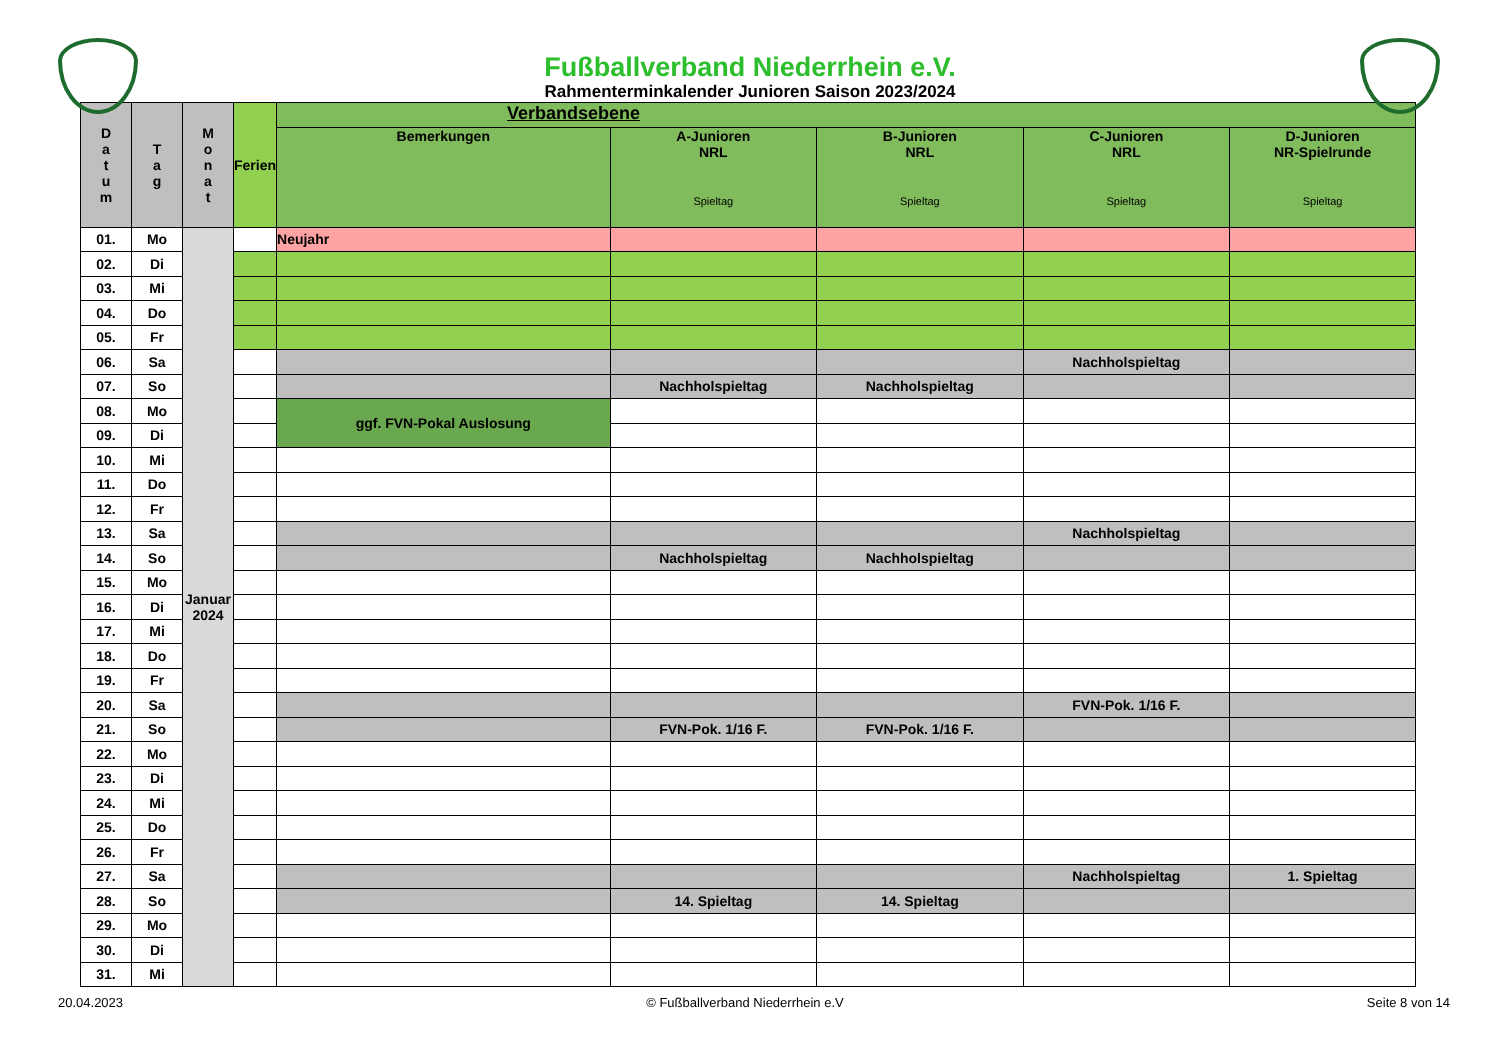Fußballverband Niederrhein e.V.
Rahmenterminkalender Junioren Saison 2023/2024
| D a t u m | T a g | M o n a t | Ferien | Verbandsebene | | | | |
| --- | --- | --- | --- | --- | --- | --- | --- | --- |
| | | | | Bemerkungen | A-Junioren NRL Spieltag | B-Junioren NRL Spieltag | C-Junioren NRL Spieltag | D-Junioren NR-Spielrunde Spieltag |
| 01. | Mo | Januar 2024 | | Neujahr | | | | |
| 02. | Di | | | | | | | |
| 03. | Mi | | | | | | | |
| 04. | Do | | | | | | | |
| 05. | Fr | | | | | | | |
| 06. | Sa | | | | | | Nachholspieltag | |
| 07. | So | | | | Nachholspieltag | Nachholspieltag | | |
| 08. | Mo | | | ggf. FVN-Pokal Auslosung | | | | |
| 09. | Di | | | | | | | |
| 10. | Mi | | | | | | | |
| 11. | Do | | | | | | | |
| 12. | Fr | | | | | | | |
| 13. | Sa | | | | | | Nachholspieltag | |
| 14. | So | | | | Nachholspieltag | Nachholspieltag | | |
| 15. | Mo | | | | | | | |
| 16. | Di | | | | | | | |
| 17. | Mi | | | | | | | |
| 18. | Do | | | | | | | |
| 19. | Fr | | | | | | | |
| 20. | Sa | | | | | | FVN-Pok. 1/16 F. | |
| 21. | So | | | | FVN-Pok. 1/16 F. | FVN-Pok. 1/16 F. | | |
| 22. | Mo | | | | | | | |
| 23. | Di | | | | | | | |
| 24. | Mi | | | | | | | |
| 25. | Do | | | | | | | |
| 26. | Fr | | | | | | | |
| 27. | Sa | | | | | | Nachholspieltag | 1. Spieltag |
| 28. | So | | | | 14. Spieltag | 14. Spieltag | | |
| 29. | Mo | | | | | | | |
| 30. | Di | | | | | | | |
| 31. | Mi | | | | | | | |
20.04.2023 © Fußballverband Niederrhein e.V Seite 8 von 14